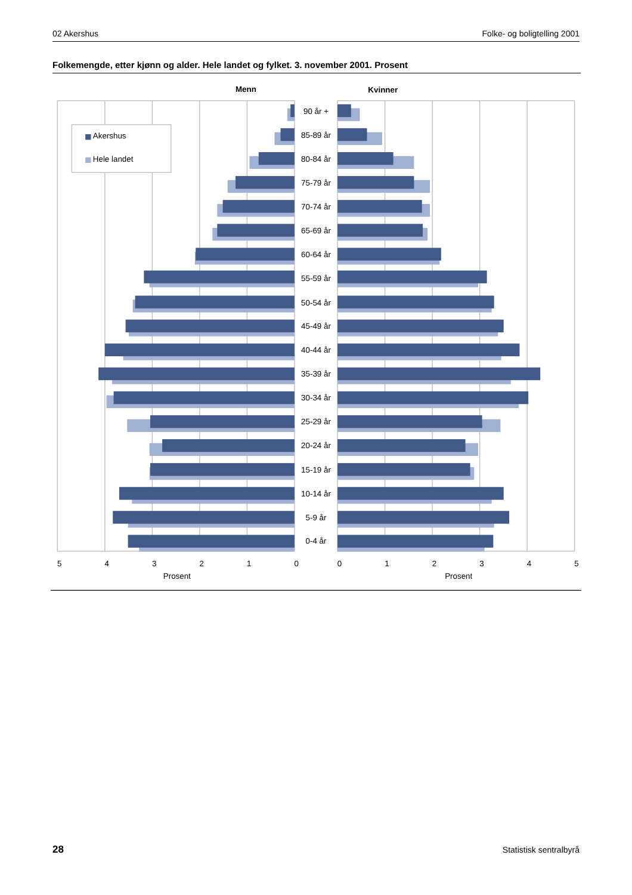02 Akershus Folke- og boligtelling 2001
Folkemengde, etter kjønn og alder. Hele landet og fylket. 3. november 2001. Prosent
Menn
Kvinner
Akershus
Hele landet
90 år +
85-89 år
80-84 år
75-79 år
70-74 år
65-69 år
60-64 år
55-59 år
50-54 år
45-49 år
40-44 år
35-39 år
30-34 år
25-29 år
20-24 år
15-19 år
10-14 år
5-9 år
0-4 år
5
4
3
2
1
0
0
1
2
3
4
5
Prosent
Prosent
28 Statistisk sentralbyrå